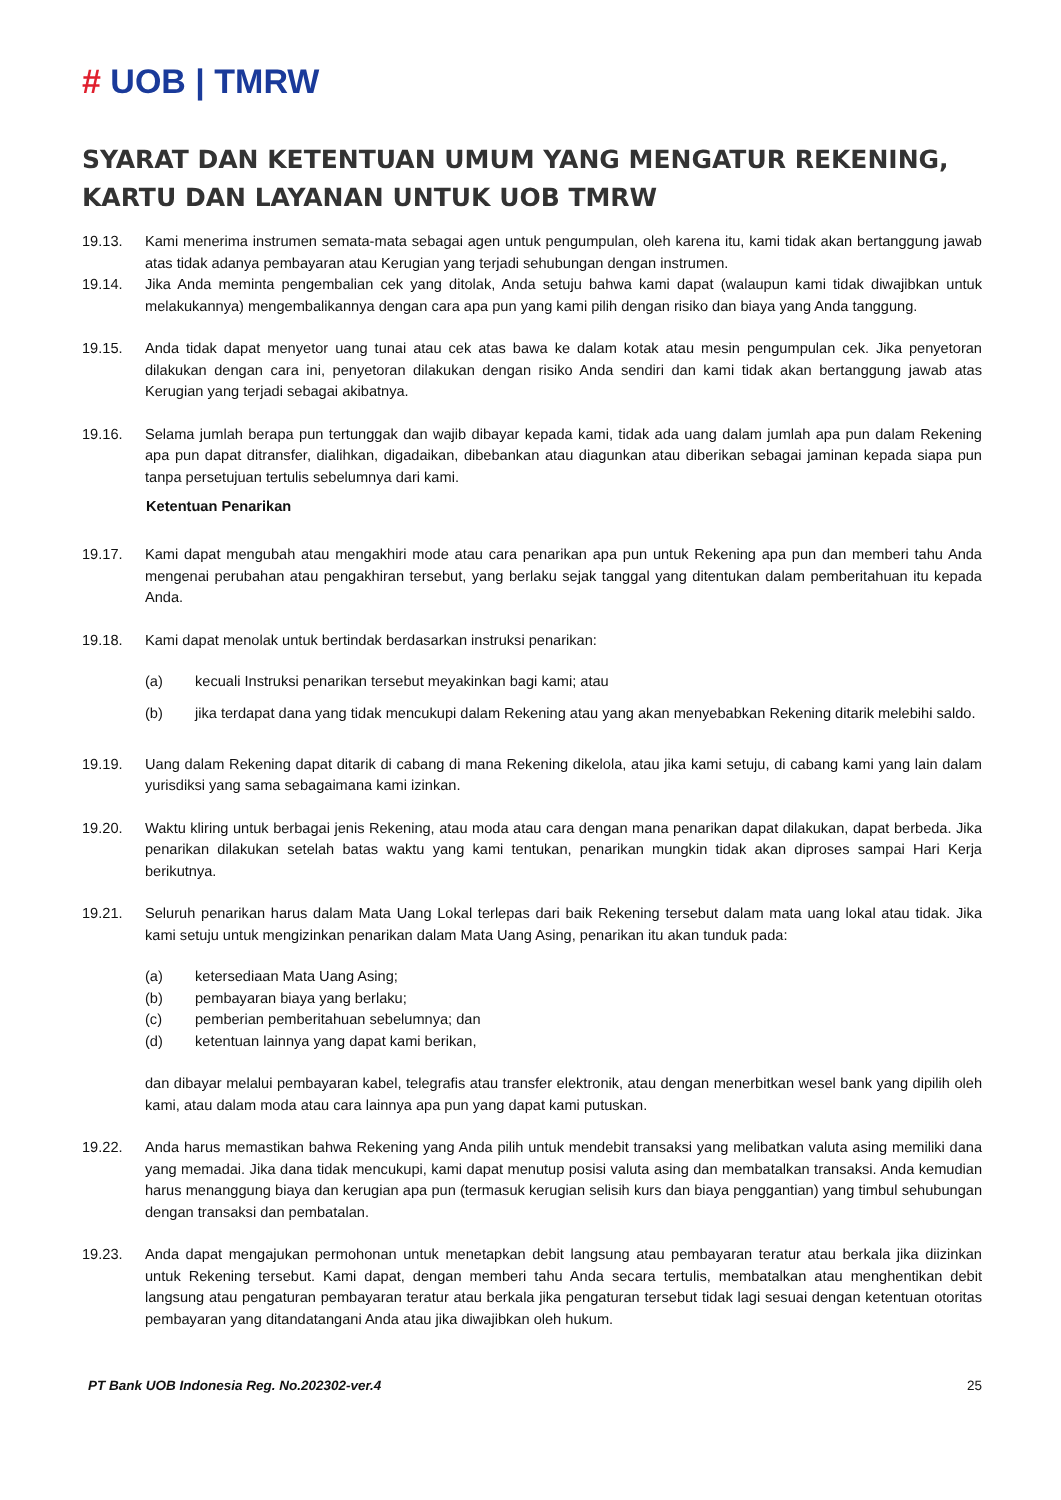# UOB | TMRW
SYARAT DAN KETENTUAN UMUM YANG MENGATUR REKENING, KARTU DAN LAYANAN UNTUK UOB TMRW
19.13. Kami menerima instrumen semata-mata sebagai agen untuk pengumpulan, oleh karena itu, kami tidak akan bertanggung jawab atas tidak adanya pembayaran atau Kerugian yang terjadi sehubungan dengan instrumen.
19.14. Jika Anda meminta pengembalian cek yang ditolak, Anda setuju bahwa kami dapat (walaupun kami tidak diwajibkan untuk melakukannya) mengembalikannya dengan cara apa pun yang kami pilih dengan risiko dan biaya yang Anda tanggung.
19.15. Anda tidak dapat menyetor uang tunai atau cek atas bawa ke dalam kotak atau mesin pengumpulan cek. Jika penyetoran dilakukan dengan cara ini, penyetoran dilakukan dengan risiko Anda sendiri dan kami tidak akan bertanggung jawab atas Kerugian yang terjadi sebagai akibatnya.
19.16. Selama jumlah berapa pun tertunggak dan wajib dibayar kepada kami, tidak ada uang dalam jumlah apa pun dalam Rekening apa pun dapat ditransfer, dialihkan, digadaikan, dibebankan atau diagunkan atau diberikan sebagai jaminan kepada siapa pun tanpa persetujuan tertulis sebelumnya dari kami.
Ketentuan Penarikan
19.17. Kami dapat mengubah atau mengakhiri mode atau cara penarikan apa pun untuk Rekening apa pun dan memberi tahu Anda mengenai perubahan atau pengakhiran tersebut, yang berlaku sejak tanggal yang ditentukan dalam pemberitahuan itu kepada Anda.
19.18. Kami dapat menolak untuk bertindak berdasarkan instruksi penarikan:
(a) kecuali Instruksi penarikan tersebut meyakinkan bagi kami; atau
(b) jika terdapat dana yang tidak mencukupi dalam Rekening atau yang akan menyebabkan Rekening ditarik melebihi saldo.
19.19. Uang dalam Rekening dapat ditarik di cabang di mana Rekening dikelola, atau jika kami setuju, di cabang kami yang lain dalam yurisdiksi yang sama sebagaimana kami izinkan.
19.20. Waktu kliring untuk berbagai jenis Rekening, atau moda atau cara dengan mana penarikan dapat dilakukan, dapat berbeda. Jika penarikan dilakukan setelah batas waktu yang kami tentukan, penarikan mungkin tidak akan diproses sampai Hari Kerja berikutnya.
19.21. Seluruh penarikan harus dalam Mata Uang Lokal terlepas dari baik Rekening tersebut dalam mata uang lokal atau tidak. Jika kami setuju untuk mengizinkan penarikan dalam Mata Uang Asing, penarikan itu akan tunduk pada:
(a) ketersediaan Mata Uang Asing;
(b) pembayaran biaya yang berlaku;
(c) pemberian pemberitahuan sebelumnya; dan
(d) ketentuan lainnya yang dapat kami berikan,
dan dibayar melalui pembayaran kabel, telegrafis atau transfer elektronik, atau dengan menerbitkan wesel bank yang dipilih oleh kami, atau dalam moda atau cara lainnya apa pun yang dapat kami putuskan.
19.22. Anda harus memastikan bahwa Rekening yang Anda pilih untuk mendebit transaksi yang melibatkan valuta asing memiliki dana yang memadai. Jika dana tidak mencukupi, kami dapat menutup posisi valuta asing dan membatalkan transaksi. Anda kemudian harus menanggung biaya dan kerugian apa pun (termasuk kerugian selisih kurs dan biaya penggantian) yang timbul sehubungan dengan transaksi dan pembatalan.
19.23. Anda dapat mengajukan permohonan untuk menetapkan debit langsung atau pembayaran teratur atau berkala jika diizinkan untuk Rekening tersebut. Kami dapat, dengan memberi tahu Anda secara tertulis, membatalkan atau menghentikan debit langsung atau pengaturan pembayaran teratur atau berkala jika pengaturan tersebut tidak lagi sesuai dengan ketentuan otoritas pembayaran yang ditandatangani Anda atau jika diwajibkan oleh hukum.
PT Bank UOB Indonesia Reg. No.202302-ver.4 25